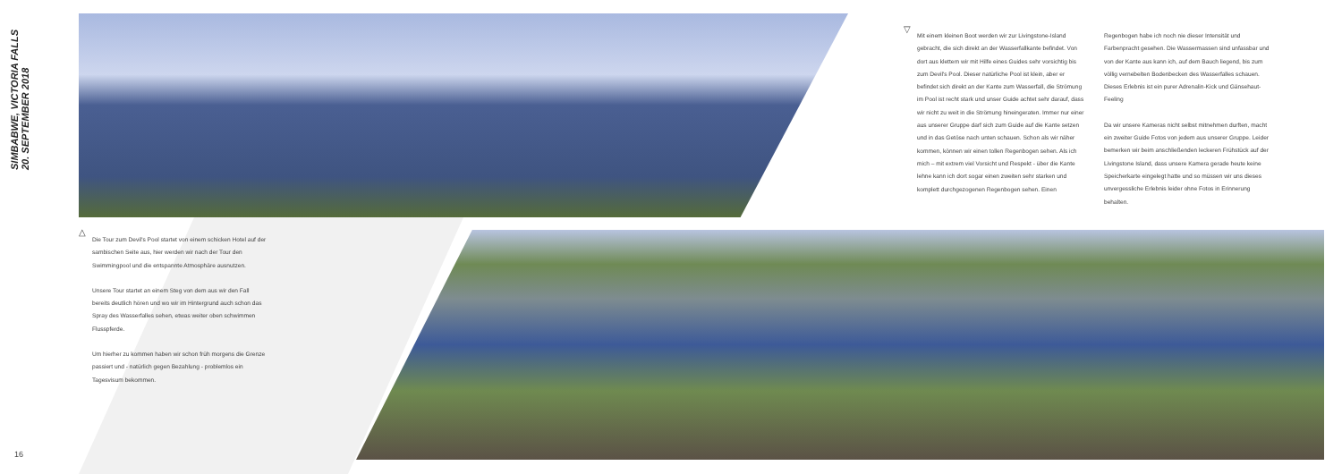SIMBABWE, VICTORIA FALLS
20. SEPTEMBER 2018
▽
Mit einem kleinen Boot werden wir zur Livingstone-Island gebracht, die sich direkt an der Wasserfallkante befindet. Von dort aus klettern wir mit Hilfe eines Guides sehr vorsichtig bis zum Devil's Pool. Dieser natürliche Pool ist klein, aber er befindet sich direkt an der Kante zum Wasserfall, die Strömung im Pool ist recht stark und unser Guide achtet sehr darauf, dass wir nicht zu weit in die Strömung hineingeraten. Immer nur einer aus unserer Gruppe darf sich zum Guide auf die Kante setzen und in das Getöse nach unten schauen. Schon als wir näher kommen, können wir einen tollen Regenbogen sehen. Als ich mich – mit extrem viel Vorsicht und Respekt - über die Kante lehne kann ich dort sogar einen zweiten sehr starken und komplett durchgezogenen Regenbogen sehen. Einen
Regenbogen habe ich noch nie dieser Intensität und Farbenpracht gesehen. Die Wassermassen sind unfassbar und von der Kante aus kann ich, auf dem Bauch liegend, bis zum völlig vernebelten Bodenbecken des Wasserfalles schauen. Dieses Erlebnis ist ein purer Adrenalin-Kick und Gänsehaut-Feeling
Da wir unsere Kameras nicht selbst mitnehmen durften, macht ein zweiter Guide Fotos von jedem aus unserer Gruppe. Leider bemerken wir beim anschließenden leckeren Frühstück auf der Livingstone Island, dass unsere Kamera gerade heute keine Speicherkarte eingelegt hatte und so müssen wir uns dieses unvergessliche Erlebnis leider ohne Fotos in Erinnerung behalten.
△
Die Tour zum Devil's Pool startet von einem schicken Hotel auf der sambischen Seite aus, hier werden wir nach der Tour den Swimmingpool und die entspannte Atmosphäre ausnutzen.
Unsere Tour startet an einem Steg von dem aus wir den Fall bereits deutlich hören und wo wir im Hintergrund auch schon das Spray des Wasserfalles sehen, etwas weiter oben schwimmen Flusspferde.
Um hierher zu kommen haben wir schon früh morgens die Grenze passiert und - natürlich gegen Bezahlung - problemlos ein Tagesvisum bekommen.
16